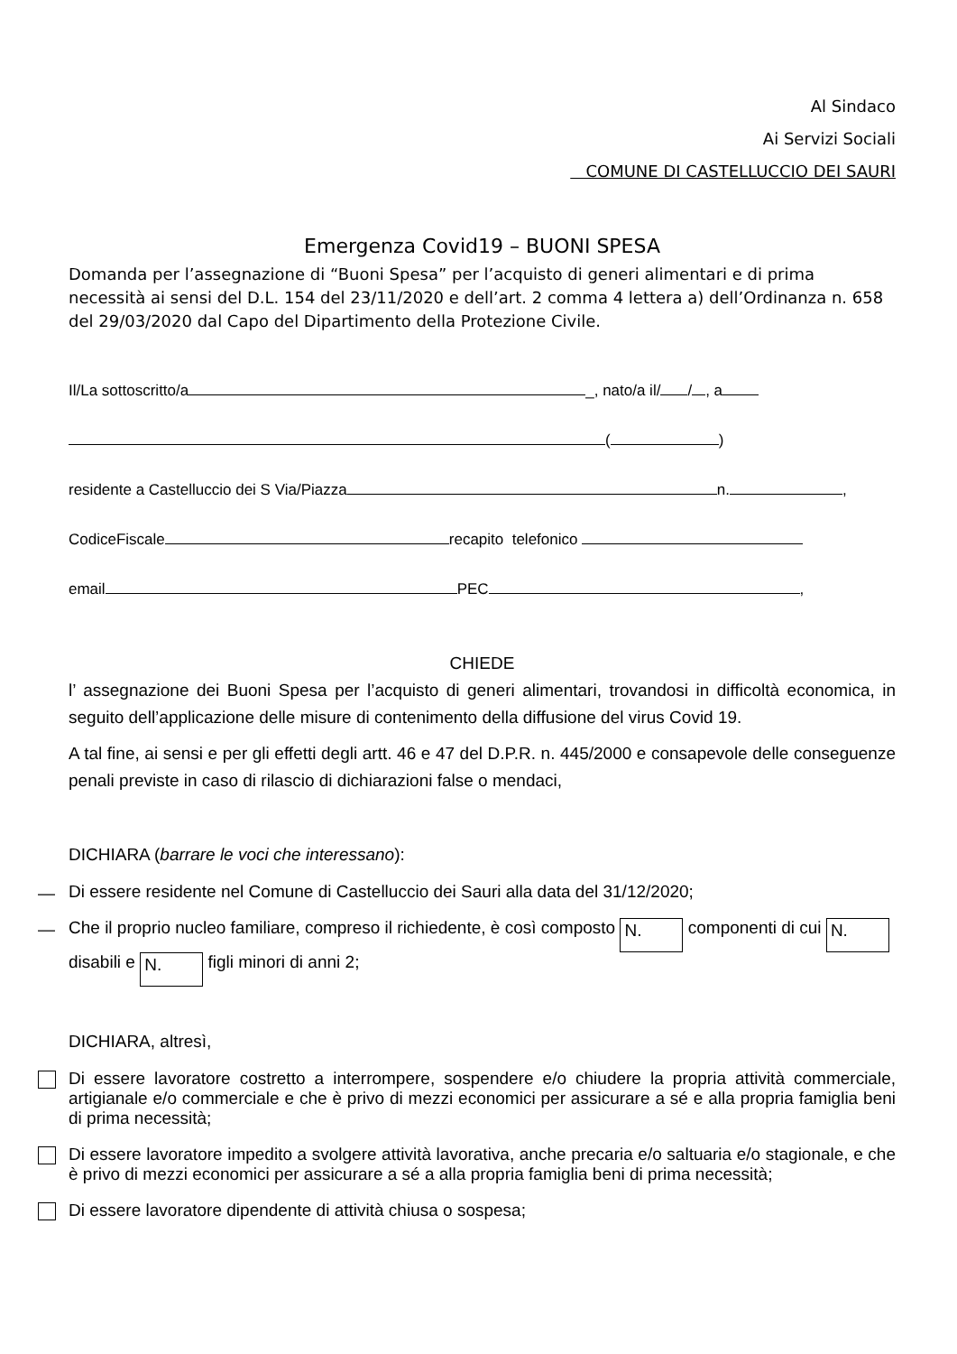Al Sindaco
Ai Servizi Sociali
COMUNE DI CASTELLUCCIO DEI SAURI
Emergenza Covid19 – BUONI SPESA
Domanda per l’assegnazione di “Buoni Spesa” per l’acquisto di generi alimentari e di prima necessità ai sensi del D.L. 154 del 23/11/2020 e dell’art. 2 comma 4 lettera a) dell’Ordinanza n. 658 del 29/03/2020 dal Capo del Dipartimento della Protezione Civile.
Il/La sottoscritto/a _, nato/a il/ / , a
( )
residente a Castelluccio dei S Via/Piazza n. ,
CodiceFiscale recapito telefonico
email PEC ,
CHIEDE
l’ assegnazione dei Buoni Spesa per l’acquisto di generi alimentari, trovandosi in difficoltà economica, in seguito dell’applicazione delle misure di contenimento della diffusione del virus Covid 19.
A tal fine, ai sensi e per gli effetti degli artt. 46 e 47 del D.P.R. n. 445/2000 e consapevole delle conseguenze penali previste in caso di rilascio di dichiarazioni false o mendaci,
DICHIARA (barrare le voci che interessano):
— Di essere residente nel Comune di Castelluccio dei Sauri alla data del 31/12/2020;
— Che il proprio nucleo familiare, compreso il richiedente, è così composto N. componenti di cui N. disabili e N. figli minori di anni 2;
DICHIARA, altresì,
Di essere lavoratore costretto a interrompere, sospendere e/o chiudere la propria attività commerciale, artigianale e/o commerciale e che è privo di mezzi economici per assicurare a sé e alla propria famiglia beni di prima necessità;
Di essere lavoratore impedito a svolgere attività lavorativa, anche precaria e/o saltuaria e/o stagionale, e che è privo di mezzi economici per assicurare a sé a alla propria famiglia beni di prima necessità;
Di essere lavoratore dipendente di attività chiusa o sospesa;